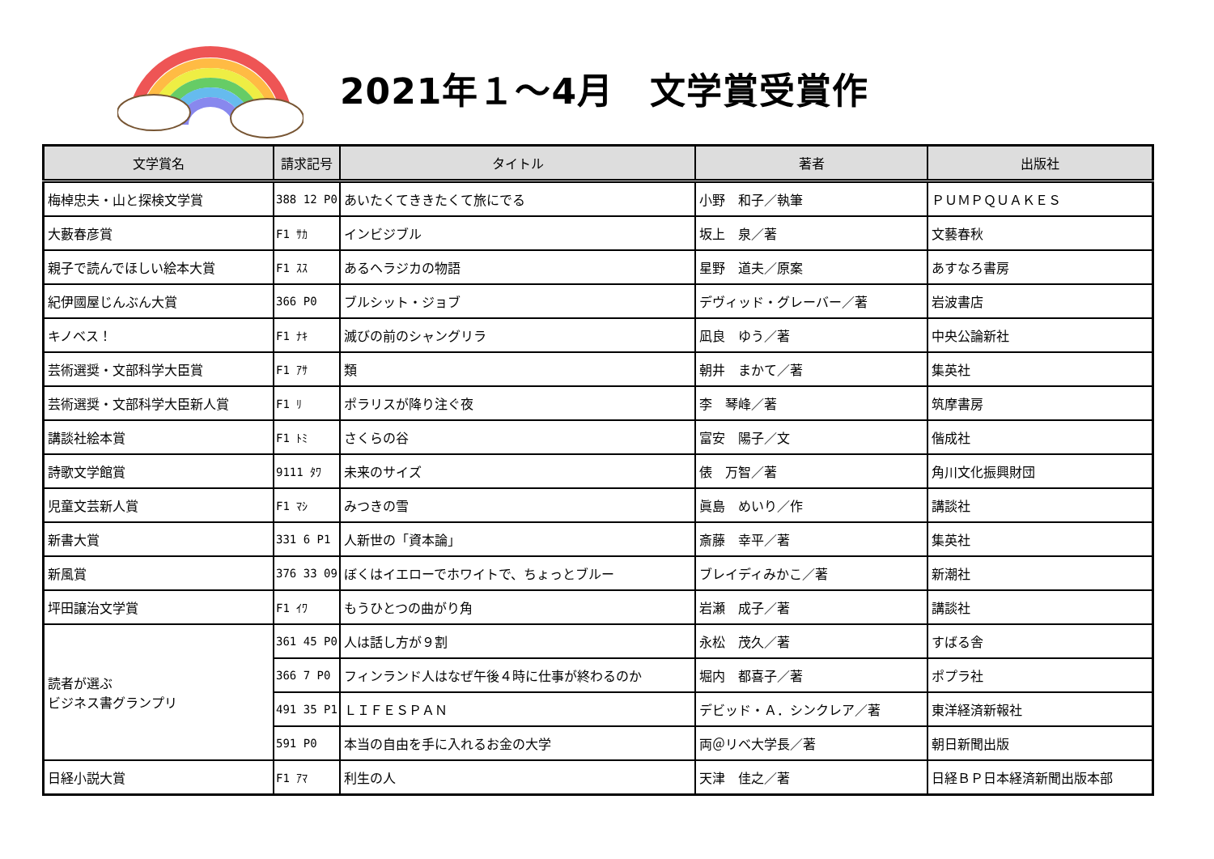2021年１～4月　文学賞受賞作
| 文学賞名 | 請求記号 | タイトル | 著者 | 出版社 |
| --- | --- | --- | --- | --- |
| 梅棹忠夫・山と探検文学賞 | 388 12 P0 | あいたくてききたくて旅にでる | 小野 和子／執筆 | ＰＵＭＰＱＵＡＫＥＳ |
| 大藪春彦賞 | F1 ｻｶ | インビジブル | 坂上 泉／著 | 文藝春秋 |
| 親子で読んでほしい絵本大賞 | F1 ｽｽ | あるヘラジカの物語 | 星野 道夫／原案 | あすなろ書房 |
| 紀伊國屋じんぶん大賞 | 366 P0 | ブルシット・ジョブ | デヴィッド・グレーバー／著 | 岩波書店 |
| キノベス！ | F1 ﾅｷ | 滅びの前のシャングリラ | 凪良 ゆう／著 | 中央公論新社 |
| 芸術選奨・文部科学大臣賞 | F1 ｱｻ | 類 | 朝井 まかて／著 | 集英社 |
| 芸術選奨・文部科学大臣新人賞 | F1 ﾘ | ポラリスが降り注ぐ夜 | 李 琴峰／著 | 筑摩書房 |
| 講談社絵本賞 | F1 ﾄﾐ | さくらの谷 | 富安 陽子／文 | 偕成社 |
| 詩歌文学館賞 | 9111 ﾀﾜ | 未来のサイズ | 俵 万智／著 | 角川文化振興財団 |
| 児童文芸新人賞 | F1 ﾏｼ | みつきの雪 | 眞島 めいり／作 | 講談社 |
| 新書大賞 | 331 6 P1 | 人新世の「資本論」 | 斎藤 幸平／著 | 集英社 |
| 新風賞 | 376 33 09 | ぼくはイエローでホワイトで、ちょっとブルー | ブレイディみかこ／著 | 新潮社 |
| 坪田譲治文学賞 | F1 ｲﾜ | もうひとつの曲がり角 | 岩瀬 成子／著 | 講談社 |
| 読者が選ぶ ビジネス書グランプリ | 361 45 P0 | 人は話し方が９割 | 永松 茂久／著 | すばる舎 |
| | 366 7 P0 | フィンランド人はなぜ午後４時に仕事が終わるのか | 堀内 都喜子／著 | ポプラ社 |
| | 491 35 P1 | ＬＩＦＥＳＰＡＮ | デビッド・Ａ．シンクレア／著 | 東洋経済新報社 |
| | 591 P0 | 本当の自由を手に入れるお金の大学 | 両＠リベ大学長／著 | 朝日新聞出版 |
| 日経小説大賞 | F1 ｱﾏ | 利生の人 | 天津 佳之／著 | 日経ＢＰ日本経済新聞出版本部 |